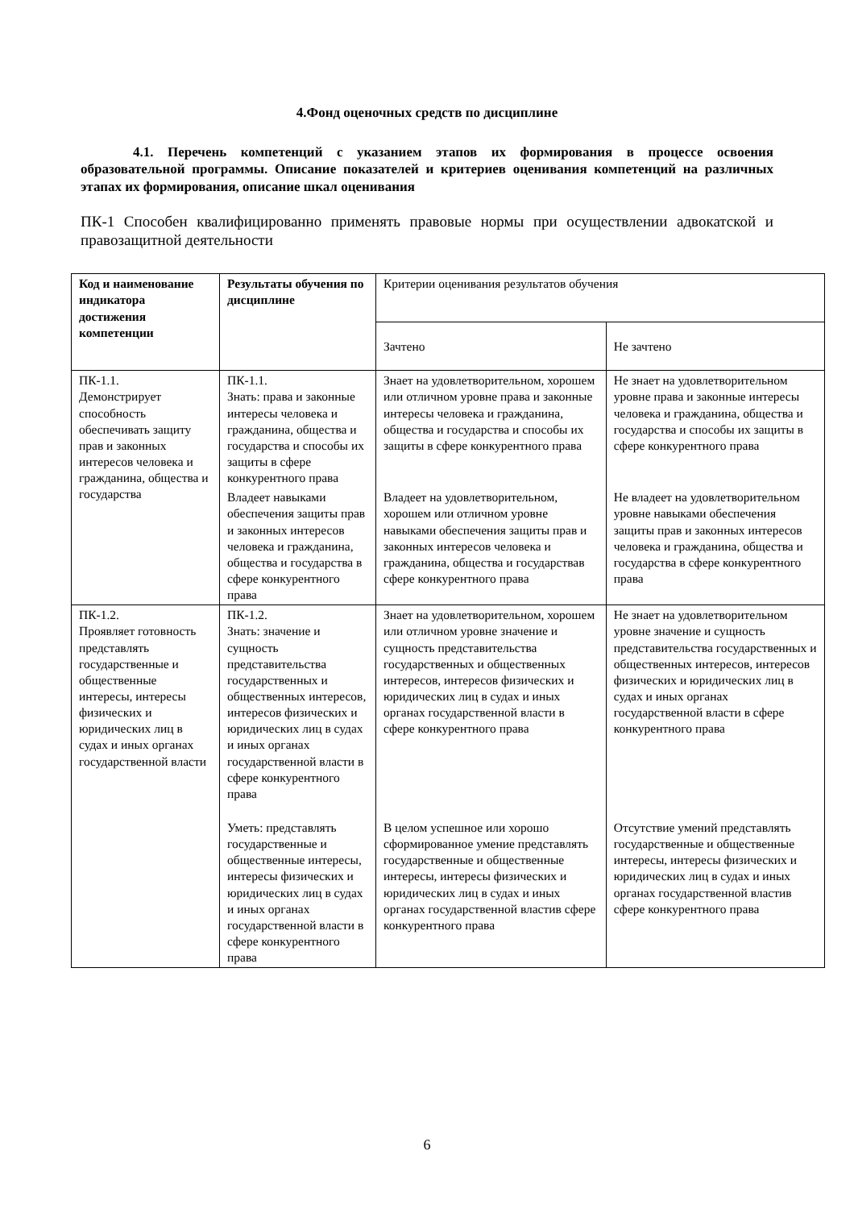4.Фонд оценочных средств по дисциплине
4.1. Перечень компетенций с указанием этапов их формирования в процессе освоения образовательной программы. Описание показателей и критериев оценивания компетенций на различных этапах их формирования, описание шкал оценивания
ПК-1 Способен квалифицированно применять правовые нормы при осуществлении адвокатской и правозащитной деятельности
| Код и наименование индикатора достижения компетенции | Результаты обучения по дисциплине | Критерии оценивания результатов обучения | |
| | | Зачтено | Не зачтено |
| ПК-1.1. Демонстрирует способность обеспечивать защиту прав и законных интересов человека и гражданина, общества и государства | ПК-1.1. Знать: права и законные интересы человека и гражданина, общества и государства и способы их защиты в сфере конкурентного права | Знает на удовлетворительном, хорошем или отличном уровне права и законные интересы человека и гражданина, общества и государства и способы их защиты в сфере конкурентного права | Не знает на удовлетворительном уровне права и законные интересы человека и гражданина, общества и государства и способы их защиты в сфере конкурентного права |
| | Владеет навыками обеспечения защиты прав и законных интересов человека и гражданина, общества и государства в сфере конкурентного права | Владеет на удовлетворительном, хорошем или отличном уровне навыками обеспечения защиты прав и законных интересов человека и гражданина, общества и государствав сфере конкурентного права | Не владеет на удовлетворительном уровне навыками обеспечения защиты прав и законных интересов человека и гражданина, общества и государства в сфере конкурентного права |
| ПК-1.2. Проявляет готовность представлять государственные и общественные интересы, интересы физических и юридических лиц в судах и иных органах государственной власти | ПК-1.2. Знать: значение и сущность представительства государственных и общественных интересов, интересов физических и юридических лиц в судах и иных органах государственной власти в сфере конкурентного права | Знает на удовлетворительном, хорошем или отличном уровне значение и сущность представительства государственных и общественных интересов, интересов физических и юридических лиц в судах и иных органах государственной власти в сфере конкурентного права | Не знает на удовлетворительном уровне значение и сущность представительства государственных и общественных интересов, интересов физических и юридических лиц в судах и иных органах государственной власти в сфере конкурентного права |
| | Уметь: представлять государственные и общественные интересы, интересы физических и юридических лиц в судах и иных органах государственной власти в сфере конкурентного права | В целом успешное или хорошо сформированное умение представлять государственные и общественные интересы, интересы физических и юридических лиц в судах и иных органах государственной властив сфере конкурентного права | Отсутствие умений представлять государственные и общественные интересы, интересы физических и юридических лиц в судах и иных органах государственной властив сфере конкурентного права |
6